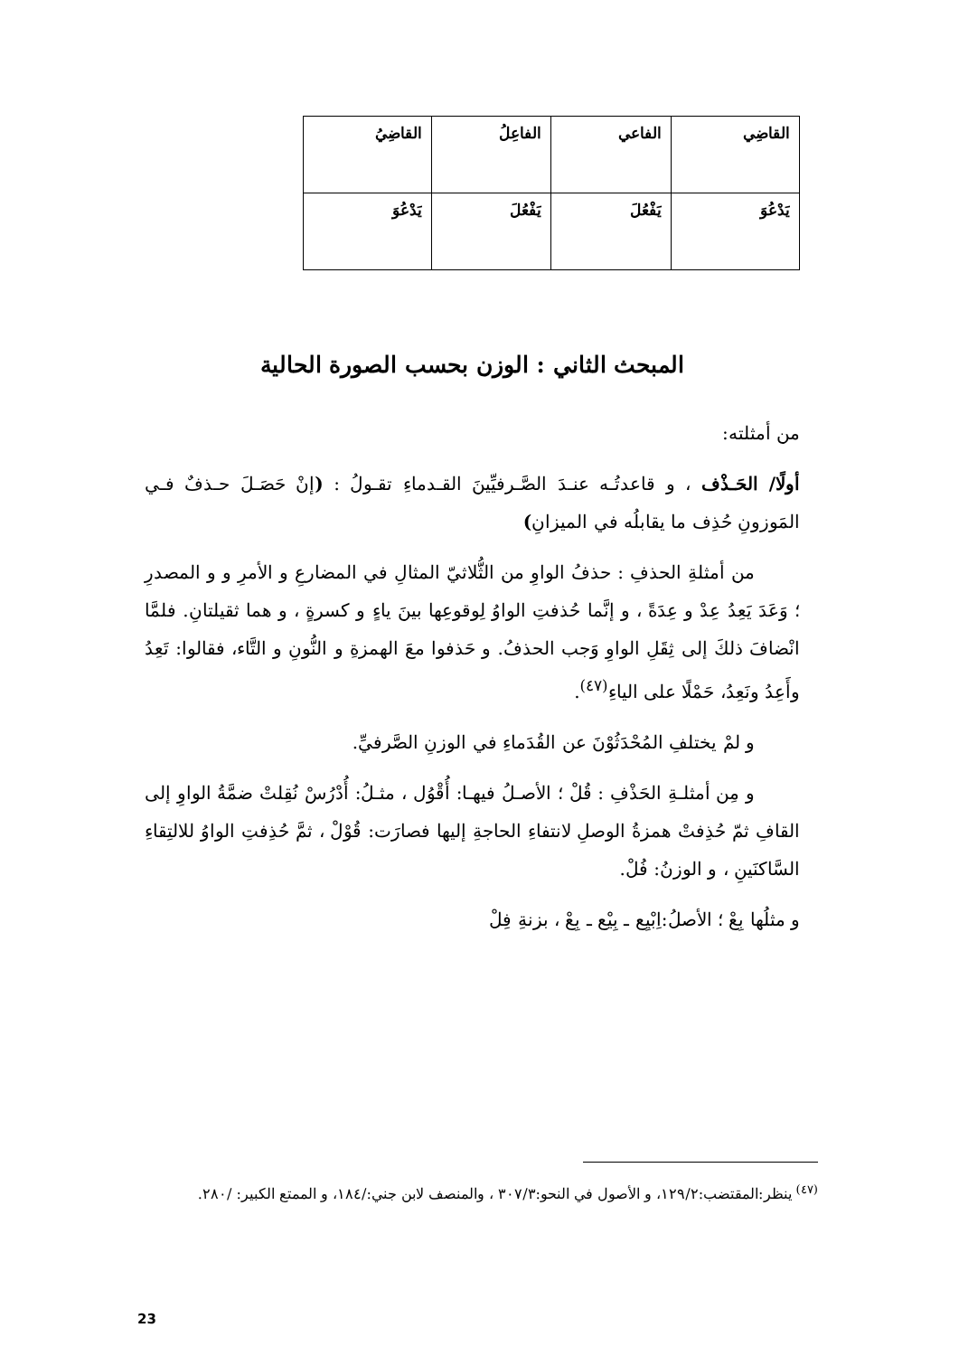| القاضِي | الفاعي | الفاعِلُ | القاضِيُ |
| يَدْعُوَ | يَفْعُلَ | يَفْعُلَ | يَدْعُوَ |
المبحث الثاني : الوزن بحسب الصورة الحالية
من أمثلته:
أولًا/ الحَـذْف ، و قاعدتُـه عنـدَ الصَّـرفيِّينَ القـدماءِ تقـولُ : (إنْ حَصَـلَ حـذفٌ فـي المَوزونِ حُذِف ما يقابلُه في الميزانِ)
من أمثلةِ الحذفِ : حذفُ الواوِ من الثُّلاثيّ المثالِ في المضارعِ و الأمرِ و و المصدرِ ؛ وَعَدَ يَعِدُ عِدْ و عِدَةً ، و إنَّما حُذفتِ الواوُ لِوقوعِها بينَ ياءٍ و كسرةٍ ، و هما ثقيلتانِ. فلمَّا انْضافَ ذلكَ إلى ثِقَلِ الواوِ وَجب الحذفُ. و حَذفوا معَ الهمزةِ و النُّونِ و التَّاء، فقالوا: تَعِدُ وأَعِدُ ونَعِدُ، حَمْلًا على الياءِ<sup>(٤٧)</sup>.
و لمْ يختلفِ المُحْدَثُوْنَ عن القُدَماءِ في الوزنِ الصَّرفيِّ.
و مِن أمثلـةِ الحَذْفِ : قُلْ ؛ الأصـلُ فيهـا: أُقْوُل ، مثـلُ: أُدْرُسْ نُقِلتْ ضمَّةُ الواوِ إلى القافِ ثمّ حُذِفتْ همزةُ الوصلِ لانتفاءِ الحاجةِ إليها فصارَت: قُوْلْ ، ثمَّ حُذِفتِ الواوُ للالتِقاءِ السَّاكنَينِ ، و الوزنُ: فُلْ.
و مثلُها بِعْ ؛ الأصلُ:اِبْيِع ـ بِيْع ـ بِعْ ، بزنةِ فِلْ
<sup>(٤٧)</sup> ينظر:المقتضب:١٢٩/٢، و الأصول في النحو:٣٠٧/٣ ، والمنصف لابن جني:/١٨٤، و الممتع الكبير: /٢٨٠.
23